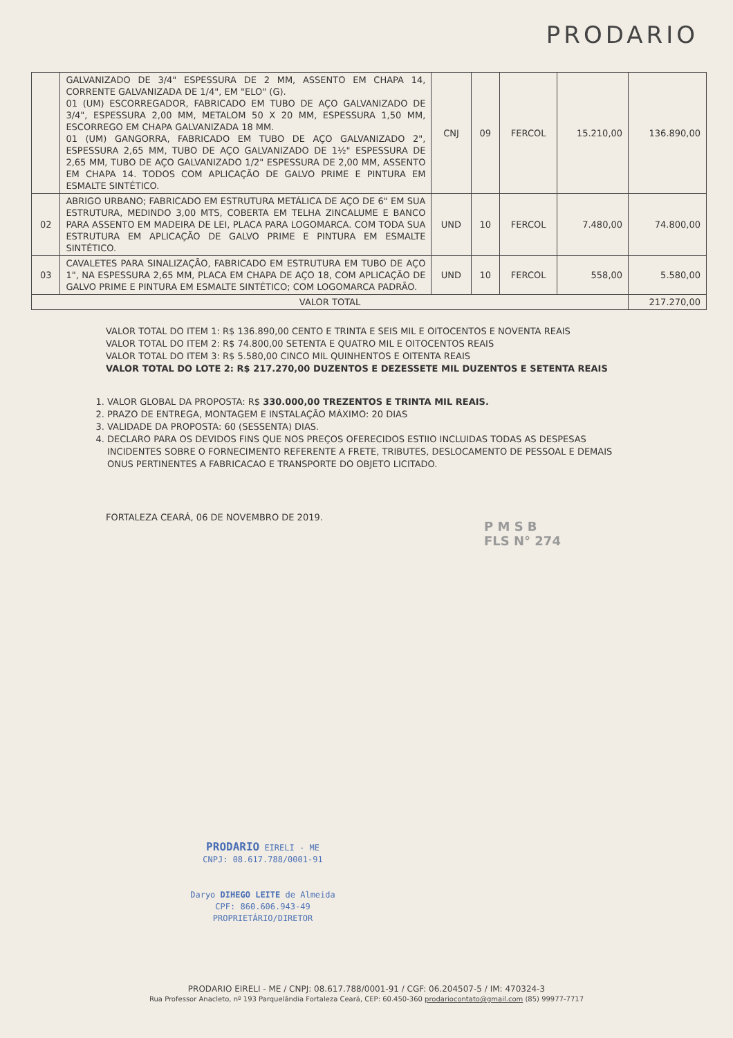PRODARIO
| | GALVANIZADO DE 3/4" ESPESSURA DE 2 MM, ASSENTO EM CHAPA 14, CORRENTE GALVANIZADA DE 1/4", EM "ELO" (G). 01 (UM) ESCORREGADOR, FABRICADO EM TUBO DE AÇO GALVANIZADO DE 3/4", ESPESSURA 2,00 MM, METALOM 50 X 20 MM, ESPESSURA 1,50 MM, ESCORREGO EM CHAPA GALVANIZADA 18 MM. 01 (UM) GANGORRA, FABRICADO EM TUBO DE AÇO GALVANIZADO 2", ESPESSURA 2,65 MM, TUBO DE AÇO GALVANIZADO DE 1½" ESPESSURA DE 2,65 MM, TUBO DE AÇO GALVANIZADO 1/2" ESPESSURA DE 2,00 MM, ASSENTO EM CHAPA 14. TODOS COM APLICAÇÃO DE GALVO PRIME E PINTURA EM ESMALTE SINTÉTICO. | CNJ | 09 | FERCOL | 15.210,00 | 136.890,00 |
| 02 | ABRIGO URBANO; FABRICADO EM ESTRUTURA METÁLICA DE AÇO DE 6" EM SUA ESTRUTURA, MEDINDO 3,00 MTS, COBERTA EM TELHA ZINCALUME E BANCO PARA ASSENTO EM MADEIRA DE LEI, PLACA PARA LOGOMARCA. COM TODA SUA ESTRUTURA EM APLICAÇÃO DE GALVO PRIME E PINTURA EM ESMALTE SINTÉTICO. | UND | 10 | FERCOL | 7.480,00 | 74.800,00 |
| 03 | CAVALETES PARA SINALIZAÇÃO, FABRICADO EM ESTRUTURA EM TUBO DE AÇO 1", NA ESPESSURA 2,65 MM, PLACA EM CHAPA DE AÇO 18, COM APLICAÇÃO DE GALVO PRIME E PINTURA EM ESMALTE SINTÉTICO; COM LOGOMARCA PADRÃO. | UND | 10 | FERCOL | 558,00 | 5.580,00 |
| VALOR TOTAL | | | | | | 217.270,00 |
VALOR TOTAL DO ITEM 1: R$ 136.890,00 CENTO E TRINTA E SEIS MIL E OITOCENTOS E NOVENTA REAIS
VALOR TOTAL DO ITEM 2: R$ 74.800,00 SETENTA E QUATRO MIL E OITOCENTOS REAIS
VALOR TOTAL DO ITEM 3: R$ 5.580,00 CINCO MIL QUINHENTOS E OITENTA REAIS
VALOR TOTAL DO LOTE 2: R$ 217.270,00 DUZENTOS E DEZESSETE MIL DUZENTOS E SETENTA REAIS
1. VALOR GLOBAL DA PROPOSTA: R$ 330.000,00 TREZENTOS E TRINTA MIL REAIS.
2. PRAZO DE ENTREGA, MONTAGEM E INSTALAÇÃO MÁXIMO: 20 DIAS
3. VALIDADE DA PROPOSTA: 60 (SESSENTA) DIAS.
4. DECLARO PARA OS DEVIDOS FINS QUE NOS PREÇOS OFERECIDOS ESTIIO INCLUIDAS TODAS AS DESPESAS INCIDENTES SOBRE O FORNECIMENTO REFERENTE A FRETE, TRIBUTES, DESLOCAMENTO DE PESSOAL E DEMAIS ONUS PERTINENTES A FABRICACAO E TRANSPORTE DO OBJETO LICITADO.
FORTALEZA CEARÁ, 06 DE NOVEMBRO DE 2019.
P M S B
FLS N° 274
PRODARIO EIRELI - ME
CNPJ: 08.617.788/0001-91
Daryo DIHEGO LEITE de Almeida
CPF: 860.606.943-49
PROPRIETÁRIO/DIRETOR
PRODARIO EIRELI - ME / CNPJ: 08.617.788/0001-91 / CGF: 06.204507-5 / IM: 470324-3
Rua Professor Anacleto, nº 193 Parquelândia Fortaleza Ceará, CEP: 60.450-360 prodariocontato@gmail.com (85) 99977-7717